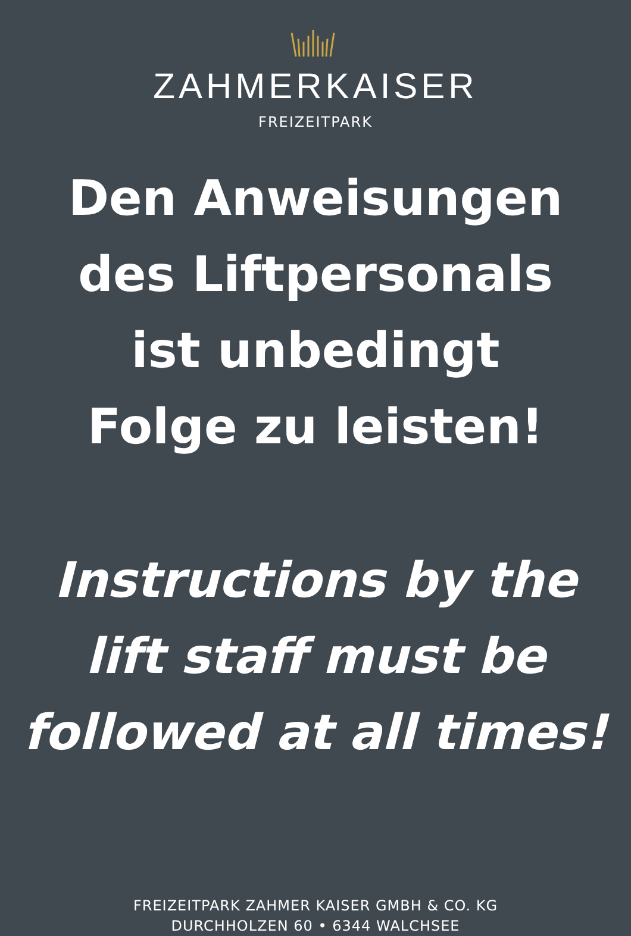ZAHMERKAISER
FREIZEITPARK
Den Anweisungen
des Liftpersonals
ist unbedingt
Folge zu leisten!
Instructions by the
lift staff must be
followed at all times!
FREIZEITPARK ZAHMER KAISER GMBH & CO. KG
DURCHHOLZEN 60 • 6344 WALCHSEE